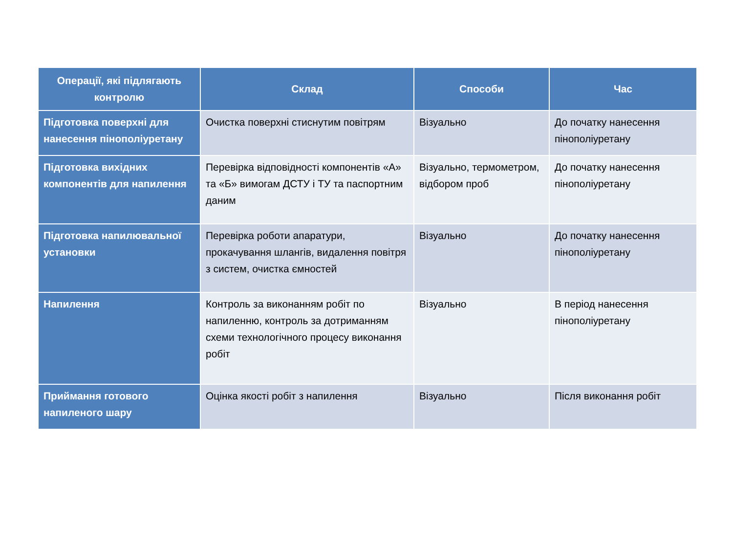| Операції, які підлягають контролю | Склад | Способи | Час |
| --- | --- | --- | --- |
| Підготовка поверхні для нанесення пінополіуретану | Очистка поверхні стиснутим повітрям | Візуально | До початку нанесення пінополіуретану |
| Підготовка вихідних компонентів для напилення | Перевірка відповідності компонентів «А» та «Б» вимогам ДСТУ і ТУ та паспортним даним | Візуально, термометром, відбором проб | До початку нанесення пінополіуретану |
| Підготовка напилювальної установки | Перевірка роботи апаратури, прокачування шлангів, видалення повітря з систем, очистка ємностей | Візуально | До початку нанесення пінополіуретану |
| Напилення | Контроль за виконанням робіт по напиленню, контроль за дотриманням схеми технологічного процесу виконання робіт | Візуально | В період нанесення пінополіуретану |
| Приймання готового напиленого шару | Оцінка якості робіт з напилення | Візуально | Після виконання робіт |